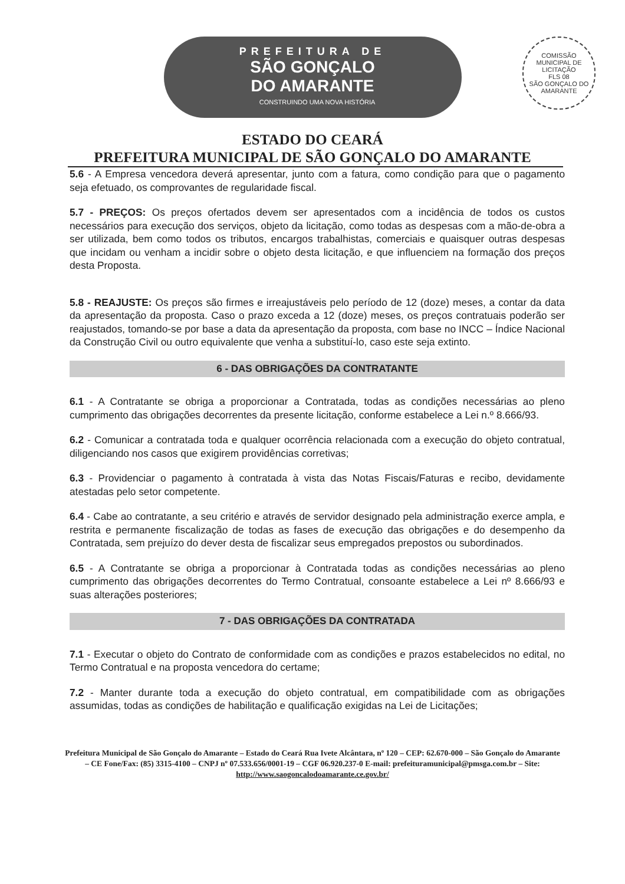PREFEITURA DE
SÃO GONÇALO
DO AMARANTE
CONSTRUINDO UMA NOVA HISTÓRIA
COMISSÃO MUNICIPAL DE LICITAÇÃO
FLS 08
SÃO GONÇALO DO AMARANTE
ESTADO DO CEARÁ
PREFEITURA MUNICIPAL DE SÃO GONÇALO DO AMARANTE
5.6 - A Empresa vencedora deverá apresentar, junto com a fatura, como condição para que o pagamento seja efetuado, os comprovantes de regularidade fiscal.
5.7 - PREÇOS: Os preços ofertados devem ser apresentados com a incidência de todos os custos necessários para execução dos serviços, objeto da licitação, como todas as despesas com a mão-de-obra a ser utilizada, bem como todos os tributos, encargos trabalhistas, comerciais e quaisquer outras despesas que incidam ou venham a incidir sobre o objeto desta licitação, e que influenciem na formação dos preços desta Proposta.
5.8 - REAJUSTE: Os preços são firmes e irreajustáveis pelo período de 12 (doze) meses, a contar da data da apresentação da proposta. Caso o prazo exceda a 12 (doze) meses, os preços contratuais poderão ser reajustados, tomando-se por base a data da apresentação da proposta, com base no INCC – Índice Nacional da Construção Civil ou outro equivalente que venha a substituí-lo, caso este seja extinto.
6 - DAS OBRIGAÇÕES DA CONTRATANTE
6.1 - A Contratante se obriga a proporcionar a Contratada, todas as condições necessárias ao pleno cumprimento das obrigações decorrentes da presente licitação, conforme estabelece a Lei n.º 8.666/93.
6.2 - Comunicar a contratada toda e qualquer ocorrência relacionada com a execução do objeto contratual, diligenciando nos casos que exigirem providências corretivas;
6.3 - Providenciar o pagamento à contratada à vista das Notas Fiscais/Faturas e recibo, devidamente atestadas pelo setor competente.
6.4 - Cabe ao contratante, a seu critério e através de servidor designado pela administração exerce ampla, e restrita e permanente fiscalização de todas as fases de execução das obrigações e do desempenho da Contratada, sem prejuízo do dever desta de fiscalizar seus empregados prepostos ou subordinados.
6.5 - A Contratante se obriga a proporcionar à Contratada todas as condições necessárias ao pleno cumprimento das obrigações decorrentes do Termo Contratual, consoante estabelece a Lei nº 8.666/93 e suas alterações posteriores;
7 - DAS OBRIGAÇÕES DA CONTRATADA
7.1 - Executar o objeto do Contrato de conformidade com as condições e prazos estabelecidos no edital, no Termo Contratual e na proposta vencedora do certame;
7.2 - Manter durante toda a execução do objeto contratual, em compatibilidade com as obrigações assumidas, todas as condições de habilitação e qualificação exigidas na Lei de Licitações;
Prefeitura Municipal de São Gonçalo do Amarante – Estado do Ceará Rua Ivete Alcântara, nº 120 – CEP: 62.670-000 – São Gonçalo do Amarante – CE Fone/Fax: (85) 3315-4100 – CNPJ nº 07.533.656/0001-19 – CGF 06.920.237-0 E-mail: prefeituramunicipal@pmsga.com.br – Site: http://www.saogoncalodoamarante.ce.gov.br/